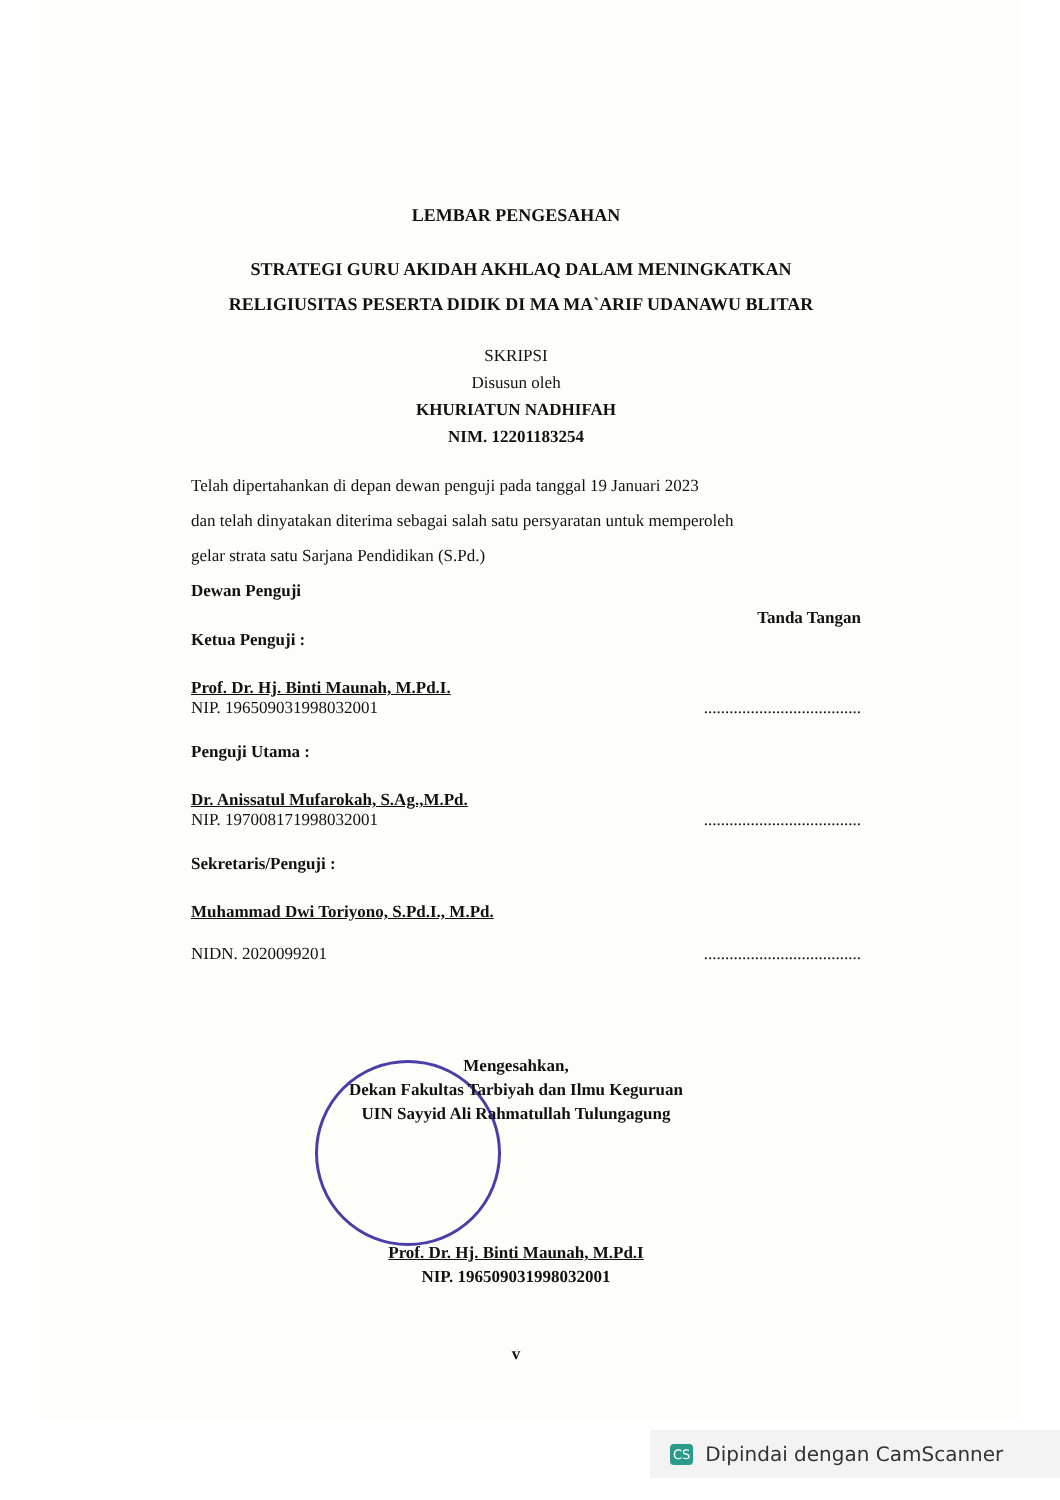LEMBAR PENGESAHAN
STRATEGI GURU AKIDAH AKHLAQ DALAM MENINGKATKAN
RELIGIUSITAS PESERTA DIDIK DI MA MA`ARIF UDANAWU BLITAR
SKRIPSI
Disusun oleh
KHURIATUN NADHIFAH
NIM. 12201183254
Telah dipertahankan di depan dewan penguji pada tanggal 19 Januari 2023
dan telah dinyatakan diterima sebagai salah satu persyaratan untuk memperoleh
gelar strata satu Sarjana Pendidikan (S.Pd.)
Dewan Penguji
Tanda Tangan
Ketua Penguji :
Prof. Dr. Hj. Binti Maunah, M.Pd.I.
NIP. 196509031998032001
.....................................
Penguji Utama :
Dr. Anissatul Mufarokah, S.Ag.,M.Pd.
NIP. 197008171998032001
.....................................
Sekretaris/Penguji :
Muhammad Dwi Toriyono, S.Pd.I., M.Pd.
NIDN. 2020099201 .....................................
Mengesahkan,
Dekan Fakultas Tarbiyah dan Ilmu Keguruan
UIN Sayyid Ali Rahmatullah Tulungagung
Prof. Dr. Hj. Binti Maunah, M.Pd.I
NIP. 196509031998032001
v
CS Dipindai dengan CamScanner